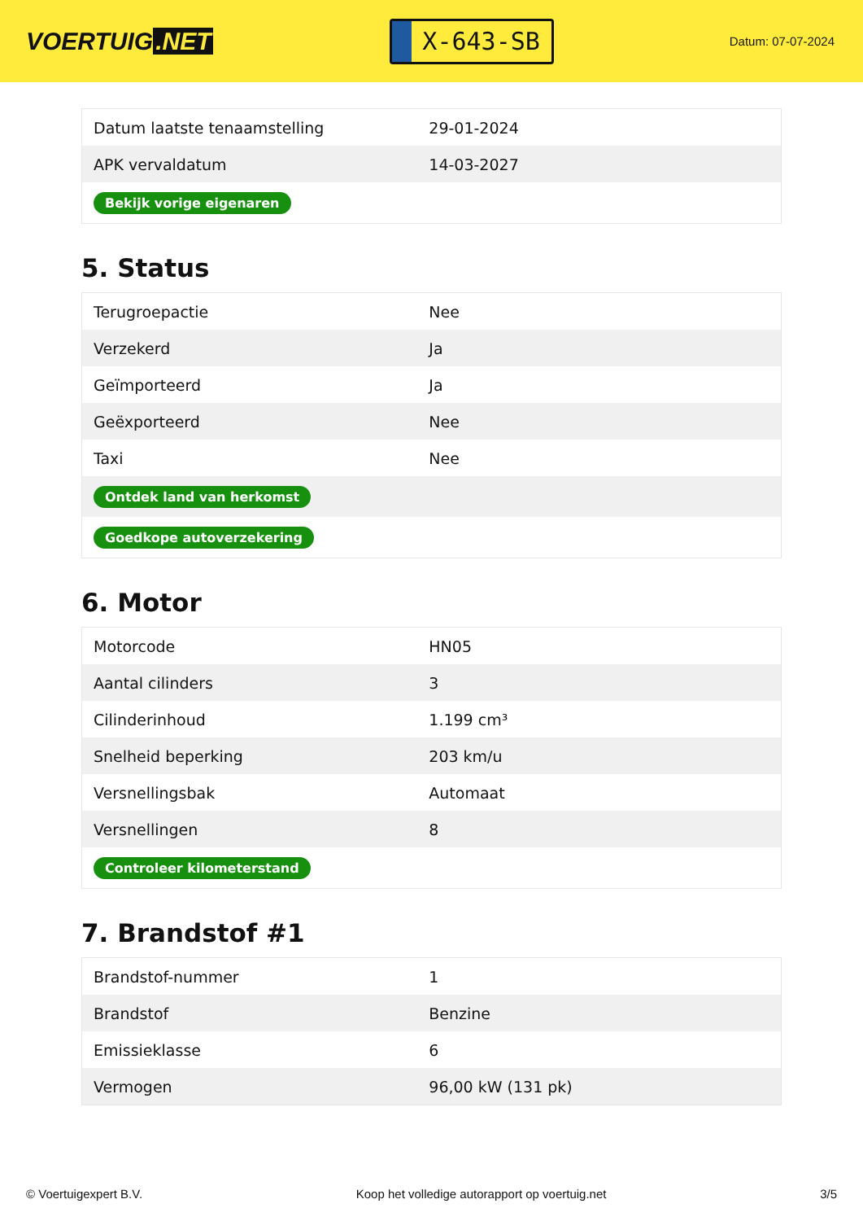VOERTUIG.NET
X-643-SB
Datum: 07-07-2024
| Datum laatste tenaamstelling | 29-01-2024 |
| APK vervaldatum | 14-03-2027 |
| Bekijk vorige eigenaren | |
5. Status
| Terugroepactie | Nee |
| Verzekerd | Ja |
| Geïmporteerd | Ja |
| Geëxporteerd | Nee |
| Taxi | Nee |
| Ontdek land van herkomst | |
| Goedkope autoverzekering | |
6. Motor
| Motorcode | HN05 |
| Aantal cilinders | 3 |
| Cilinderinhoud | 1.199 cm³ |
| Snelheid beperking | 203 km/u |
| Versnellingsbak | Automaat |
| Versnellingen | 8 |
| Controleer kilometerstand | |
7. Brandstof #1
| Brandstof-nummer | 1 |
| Brandstof | Benzine |
| Emissieklasse | 6 |
| Vermogen | 96,00 kW (131 pk) |
© Voertuigexpert B.V. Koop het volledige autorapport op voertuig.net 3/5